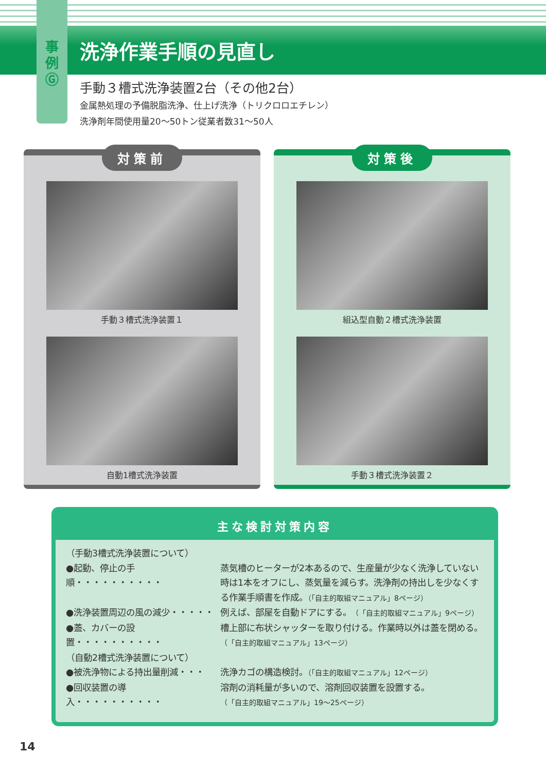事
例
Ⓖ
洗浄作業手順の見直し
手動３槽式洗浄装置2台（その他2台）
金属熱処理の予備脱脂洗浄、仕上げ洗浄（トリクロロエチレン）
洗浄剤年間使用量20〜50トン従業者数31〜50人
対策前
手動３槽式洗浄装置１
自動1槽式洗浄装置
対策後
組込型自動２槽式洗浄装置
手動３槽式洗浄装置２
主な検討対策内容
（手動3槽式洗浄装置について）
●起動、停止の手順・・・・・・・・・・
蒸気槽のヒーターが2本あるので、生産量が少なく洗浄していない時は1本をオフにし、蒸気量を減らす。洗浄剤の持出しを少なくする作業手順書を作成。（「自主的取組マニュアル」8ページ）
●洗浄装置周辺の風の減少・・・・・ 例えば、部屋を自動ドアにする。（「自主的取組マニュアル」9ページ）
●蓋、カバーの設置・・・・・・・・・・
槽上部に布状シャッターを取り付ける。作業時以外は蓋を閉める。（「自主的取組マニュアル」13ページ）
（自動2槽式洗浄装置について）
●被洗浄物による持出量削減・・・ 洗浄カゴの構造検討。（「自主的取組マニュアル」12ページ）
●回収装置の導入・・・・・・・・・・
溶剤の消耗量が多いので、溶剤回収装置を設置する。
（「自主的取組マニュアル」19〜25ページ）
14